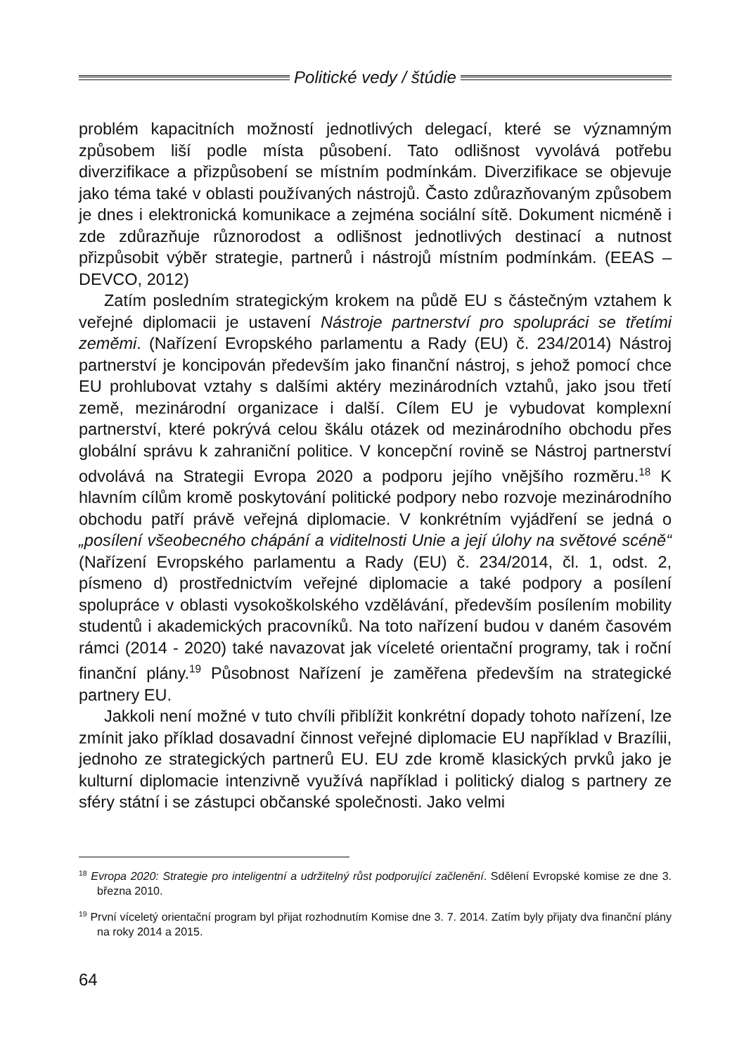Politické vedy / štúdie
problém kapacitních možností jednotlivých delegací, které se významným způsobem liší podle místa působení. Tato odlišnost vyvolává potřebu diverzifikace a přizpůsobení se místním podmínkám. Diverzifikace se objevuje jako téma také v oblasti používaných nástrojů. Často zdůrazňovaným způsobem je dnes i elektronická komunikace a zejména sociální sítě. Dokument nicméně i zde zdůrazňuje různorodost a odlišnost jednotlivých destinací a nutnost přizpůsobit výběr strategie, partnerů i nástrojů místním podmínkám. (EEAS – DEVCO, 2012)
Zatím posledním strategickým krokem na půdě EU s částečným vztahem k veřejné diplomacii je ustavení Nástroje partnerství pro spolupráci se třetími zeměmi. (Nařízení Evropského parlamentu a Rady (EU) č. 234/2014) Nástroj partnerství je koncipován především jako finanční nástroj, s jehož pomocí chce EU prohlubovat vztahy s dalšími aktéry mezinárodních vztahů, jako jsou třetí země, mezinárodní organizace i další. Cílem EU je vybudovat komplexní partnerství, které pokrývá celou škálu otázek od mezinárodního obchodu přes globální správu k zahraniční politice. V koncepční rovině se Nástroj partnerství odvolává na Strategii Evropa 2020 a podporu jejího vnějšího rozměru.<sup>18</sup> K hlavním cílům kromě poskytování politické podpory nebo rozvoje mezinárodního obchodu patří právě veřejná diplomacie. V konkrétním vyjádření se jedná o „posílení všeobecného chápání a viditelnosti Unie a její úlohy na světové scéně“ (Nařízení Evropského parlamentu a Rady (EU) č. 234/2014, čl. 1, odst. 2, písmeno d) prostřednictvím veřejné diplomacie a také podpory a posílení spolupráce v oblasti vysokoškolského vzdělávání, především posílením mobility studentů i akademických pracovníků. Na toto nařízení budou v daném časovém rámci (2014 - 2020) také navazovat jak víceleté orientační programy, tak i roční finanční plány.<sup>19</sup> Působnost Nařízení je zaměřena především na strategické partnery EU.
Jakkoli není možné v tuto chvíli přiblížit konkrétní dopady tohoto nařízení, lze zmínit jako příklad dosavadní činnost veřejné diplomacie EU například v Brazílii, jednoho ze strategických partnerů EU. EU zde kromě klasických prvků jako je kulturní diplomacie intenzivně využívá například i politický dialog s partnery ze sféry státní i se zástupci občanské společnosti. Jako velmi
<sup>18</sup> Evropa 2020: Strategie pro inteligentní a udržitelný růst podporující začlenění. Sdělení Evropské komise ze dne 3. března 2010.
<sup>19</sup> První víceletý orientační program byl přijat rozhodnutím Komise dne 3. 7. 2014. Zatím byly přijaty dva finanční plány na roky 2014 a 2015.
64